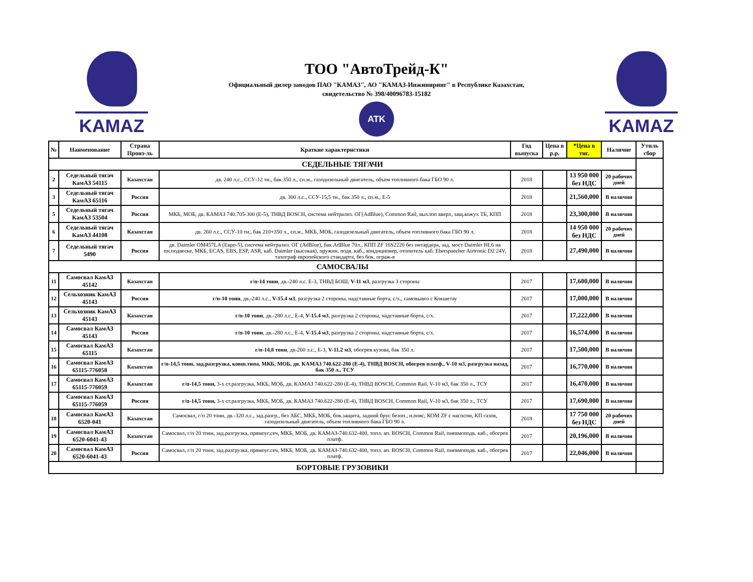KAMAZ
ТОО "АвтоТрейд-К"
Официальный дилер заводов ПАО "КАМАЗ", АО "КАМАЗ-Инжиниринг" в Республике Казахстан,
свидетельство № 398/40096783-15182
ATK
KAMAZ
| № | Наименование | Страна Произ-ль | Краткие характеристики | Год выпуска | Цена в р.р. | *Цена в тнг. | Наличие | Утиль сбор |
| --- | --- | --- | --- | --- | --- | --- | --- | --- |
| СЕДЕЛЬНЫЕ ТЯГАЧИ | | | | | | | | |
| 2 | Седельный тягач КамАЗ 54115 | Казахстан | дв. 240 л.с., ССУ-12 тн., бак 350 л., сп.м., газодизельный двигатель, объем топливного бака ГБО 90 л. | 2018 | | 13 950 000 без НДС | 20 рабочих дней | |
| 3 | Седельный тягач КамАЗ 65116 | Россия | дв. 300 л.с., ССУ-15,5 тн., бак 350 л., сп.м., Е-5 | 2018 | | 21,560,000 | В наличии | |
| 5 | Седельный тягач КамАЗ 53504 | Россия | МКБ, МОБ, дв. КАМАЗ 740.705-300 (Е-5), ТНВД BOSCH, система нейтрализ. ОГ(AdBlue), Common Rail, выхлоп вверх, защ.кожух ТБ, КПП | 2018 | | 23,300,000 | В наличии | |
| 6 | Седельный тягач КамАЗ 44108 | Казахстан | дв. 260 л.с., ССУ-10 тн., бак 210+350 л., сп.м., МКБ, МОБ, газодизельный двигатель, объем топливного бака ГБО 90 л. | 2018 | | 14 950 000 без НДС | 20 рабочих дней | |
| 7 | Седельный тягач 5490 | Россия | дв. Daimler OM457LA (Евро-5), система нейтрализ. ОГ (AdBlue), бак AdBlue 70л., КПП ZF 16S2220 без интардера, зад. мост Daimler HL6 на пн.подвеске, МКБ, ECAS, EBS, ESP, ASR, каб. Daimler (высокая), пружин. подв. каб., кондиционер, отопитель каб. Eberspaecher Airtronic D2 24V, тахограф европейского стандарта, без бок. ограж-я | 2018 | | 27,490,000 | В наличии | |
| САМОСВАЛЫ | | | | | | | | |
| 11 | Самосвал КамАЗ 45142 | Казахстан | г/п-14 тонн , дв.-240 л.с. Е-3, ТНВД БОШ, V-11 м3 , разгрузка 3 стороны | 2017 | | 17,600,000 | В наличии | |
| 12 | Сельхозник КамАЗ 45143 | Россия | г/п-10 тонн , дв.-240 л.с., V-15.4 м3 , разгрузка 2 стороны, надставные борта, с/х., самовывоз с Кокшетау | 2017 | | 17,000,000 | В наличии | |
| 13 | Сельхозник КамАЗ 45143 | Казахстан | г/п-10 тонн , дв.-280 л.с., Е-4, V-15.4 м3 , разгрузка 2 стороны, надставные борта, с/х. | 2017 | | 17,222,000 | В наличии | |
| 14 | Самосвал КамАЗ 45143 | Россия | г/п-10 тонн , дв.-280 л.с., Е-4, V-15.4 м3 , разгрузка 2 стороны, надставные борта, с/х. | 2017 | | 16,574,000 | В наличии | |
| 15 | Самосвал КамАЗ 65115 | Казахстан | г/п-14,8 тонн , дв-260 л.с., Е-3, V-11.2 м3 , обогрев кузова, бак 350 л. | 2017 | | 17,500,000 | В наличии | |
| 16 | Самосвал КамАЗ 65115-776058 | Казахстан | г/п-14,5 тонн, зад.разгрузка, ковш.типа, МКБ, МОБ, дв. КАМАЗ 740.622-280 (Е-4), ТНВД BOSCH, обогрев платф., V-10 м3, разгрузка назад, бак 350 л., ТСУ | 2017 | | 16,770,000 | В наличии | |
| 17 | Самосвал КамАЗ 65115-776059 | Казахстан | г/п-14,5 тонн, 3-х ст.разгрузка, МКБ, МОБ, дв. КАМАЗ 740.622-280 (Е-4), ТНВД BOSCH, Common Rail, V-10 м3, бак 350 л., ТСУ | 2017 | | 16,470,000 | В наличии | |
| | Самосвал КамАЗ 65115-776059 | Россия | г/п-14,5 тонн, 3-х ст.разгрузка, МКБ, МОБ, дв. КАМАЗ 740.622-280 (Е-4), ТНВД BOSCH, Common Rail, V-10 м3, бак 350 л., ТСУ | 2017 | | 17,690,000 | В наличии | |
| 18 | Самосвал КамАЗ 6520-041 | Казахстан | Самосвал, г/п 20 тонн, дв.-320 л.с., зад.разгр., без АБС, МКБ, МОБ, бок.защита, задний брус безоп., н.пояс, КОМ ZF с насосом, КП газов, газодизельный двигатель, объем топливного бака ГБО 90 л. | 2018 | | 17 750 000 без НДС | 20 рабочих дней | |
| 19 | Самосвал КамАЗ 6520-6041-43 | Казахстан | Самосвал, г/п 20 тонн, зад.разгрузка, прямоуг.сеч, МКБ, МОБ, дв. КАМАЗ-740.632-400, топл. ап. BOSCH, Common Rail, пневмоподв. каб., обогрев платф. | 2017 | | 20,196,000 | В наличии | |
| 20 | Самосвал КамАЗ 6520-6041-43 | Россия | Самосвал, г/п 20 тонн, зад.разгрузка, прямоуг.сеч, МКБ, МОБ, дв. КАМАЗ-740.632-400, топл. ап. BOSCH, Common Rail, пневмоподв. каб., обогрев платф. | 2017 | | 22,046,000 | В наличии | |
| БОРТОВЫЕ ГРУЗОВИКИ | | | | | | | | |